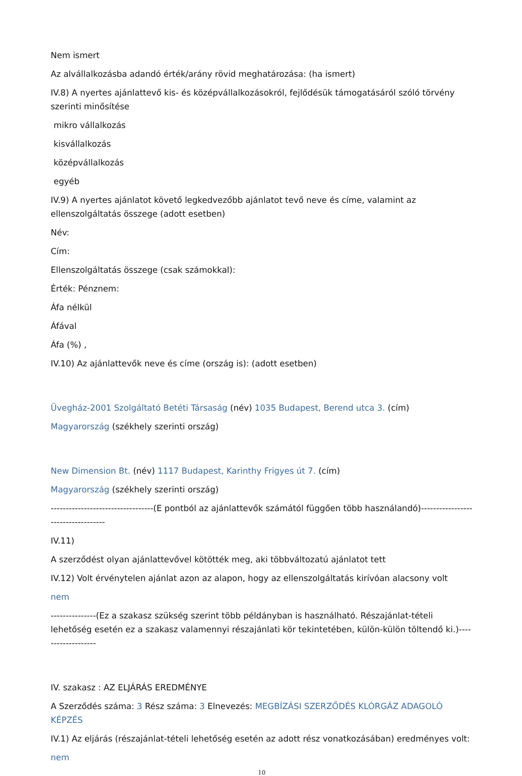Nem ismert
Az alvállalkozásba adandó érték/arány rövid meghatározása: (ha ismert)
IV.8) A nyertes ajánlattevő kis- és középvállalkozásokról, fejlődésük támogatásáról szóló törvény szerinti minősítése
mikro vállalkozás
kisvállalkozás
középvállalkozás
egyéb
IV.9) A nyertes ajánlatot követő legkedvezőbb ajánlatot tevő neve és címe, valamint az ellenszolgáltatás összege (adott esetben)
Név:
Cím:
Ellenszolgáltatás összege (csak számokkal):
Érték: Pénznem:
Áfa nélkül
Áfával
Áfa (%) ,
IV.10) Az ajánlattevők neve és címe (ország is): (adott esetben)
Üvegház-2001 Szolgáltató Betéti Társaság (név) 1035 Budapest, Berend utca 3. (cím)
Magyarország (székhely szerinti ország)
New Dimension Bt. (név) 1117 Budapest, Karinthy Frigyes út 7. (cím)
Magyarország (székhely szerinti ország)
----------------------------------(E pontból az ajánlattevők számától függően több használandó)-----------------------------------
IV.11)
A szerződést olyan ajánlattevővel kötötték meg, aki többváltozatú ajánlatot tett
IV.12) Volt érvénytelen ajánlat azon az alapon, hogy az ellenszolgáltatás kirívóan alacsony volt
nem
---------------(Ez a szakasz szükség szerint több példányban is használható. Részajánlat-tételi lehetőség esetén ez a szakasz valamennyi részajánlati kör tekintetében, külön-külön töltendő ki.)-------------------
IV. szakasz : AZ ELJÁRÁS EREDMÉNYE
A Szerződés száma: 3 Rész száma: 3 Elnevezés: MEGBÍZÁSI SZERZŐDÉS KLÓRGÁZ ADAGOLÓ KÉPZÉS
IV.1) Az eljárás (részajánlat-tételi lehetőség esetén az adott rész vonatkozásában) eredményes volt:
nem
10